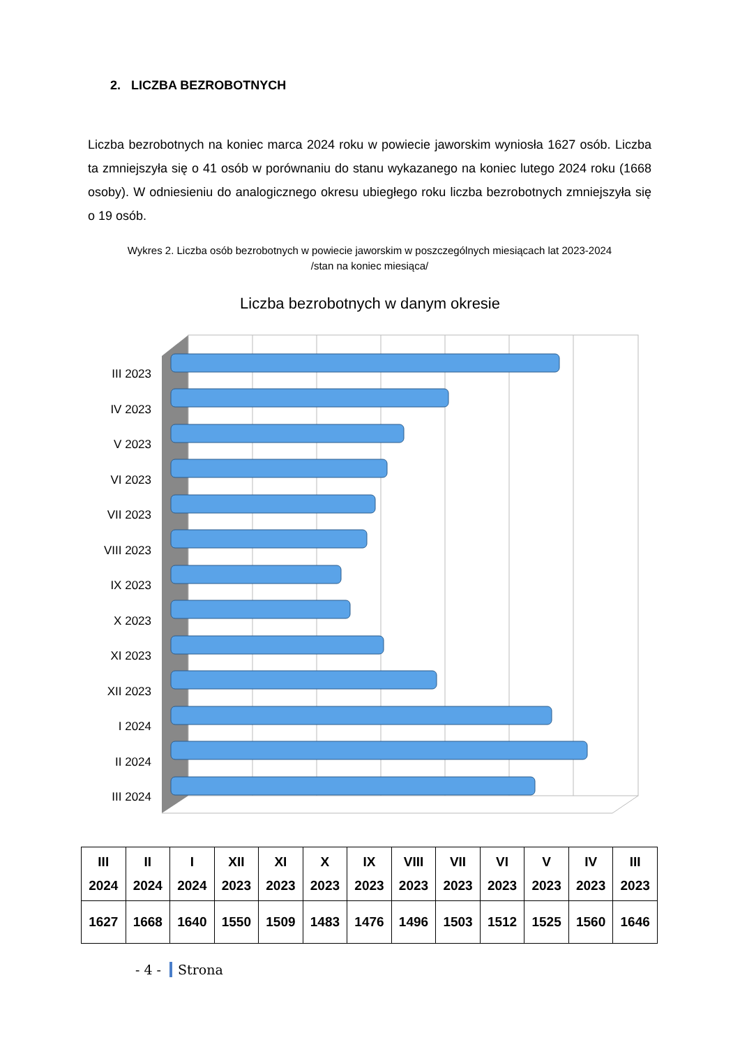2. LICZBA BEZROBOTNYCH
Liczba bezrobotnych na koniec marca 2024 roku w powiecie jaworskim wyniosła 1627 osób. Liczba ta zmniejszyła się o 41 osób w porównaniu do stanu wykazanego na koniec lutego 2024 roku (1668 osoby). W odniesieniu do analogicznego okresu ubiegłego roku liczba bezrobotnych zmniejszyła się o 19 osób.
Wykres 2. Liczba osób bezrobotnych w powiecie jaworskim w poszczególnych miesiącach lat 2023-2024
/stan na koniec miesiąca/
Liczba bezrobotnych w danym okresie
III 2023
IV 2023
V 2023
VI 2023
VII 2023
VIII 2023
IX 2023
X 2023
XI 2023
XII 2023
I 2024
II 2024
III 2024
| III 2024 | II 2024 | I 2024 | XII 2023 | XI 2023 | X 2023 | IX 2023 | VIII 2023 | VII 2023 | VI 2023 | V 2023 | IV 2023 | III 2023 |
| --- | --- | --- | --- | --- | --- | --- | --- | --- | --- | --- | --- | --- |
| 1627 | 1668 | 1640 | 1550 | 1509 | 1483 | 1476 | 1496 | 1503 | 1512 | 1525 | 1560 | 1646 |
- 4 - Strona